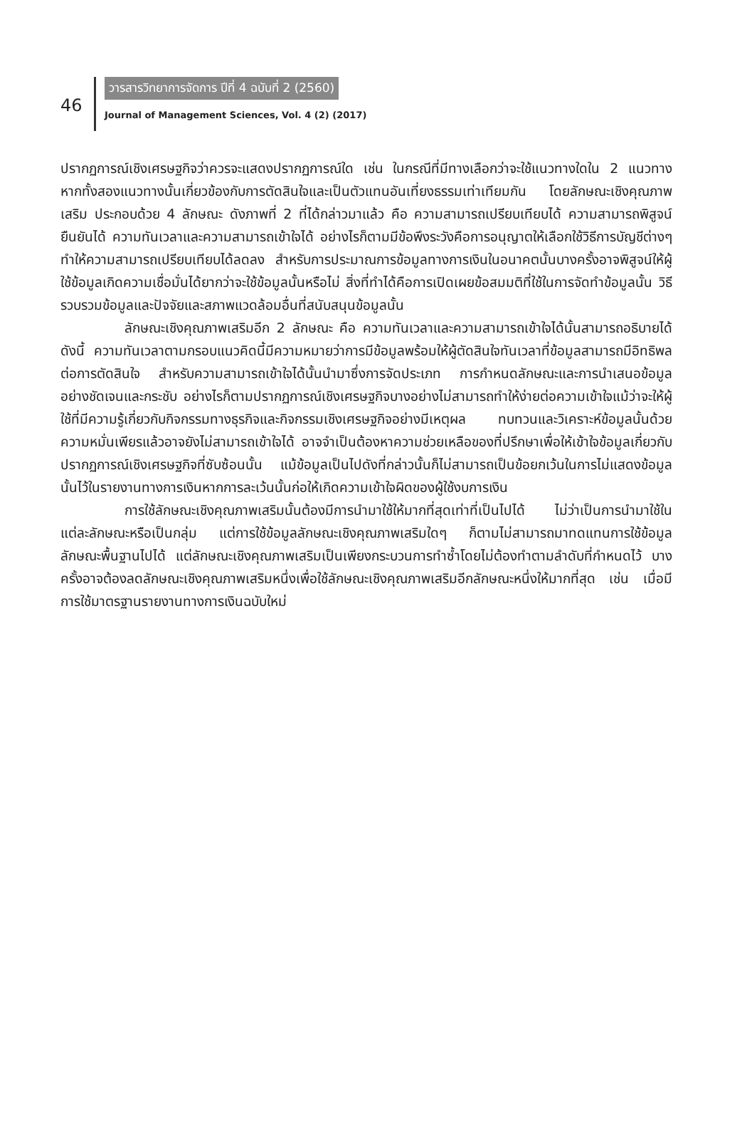46
วารสารวิทยาการจัดการ ปีที่ 4 ฉบับที่ 2 (2560)
Journal of Management Sciences, Vol. 4 (2) (2017)
ปรากฏการณ์เชิงเศรษฐกิจว่าควรจะแสดงปรากฏการณ์ใด เช่น ในกรณีที่มีทางเลือกว่าจะใช้แนวทางใดใน 2 แนวทาง หากทั้งสองแนวทางนั้นเกี่ยวข้องกับการตัดสินใจและเป็นตัวแทนอันเที่ยงธรรมเท่าเทียมกัน โดยลักษณะเชิงคุณภาพเสริม ประกอบด้วย 4 ลักษณะ ดังภาพที่ 2 ที่ได้กล่าวมาแล้ว คือ ความสามารถเปรียบเทียบได้ ความสามารถพิสูจน์ยืนยันได้ ความทันเวลาและความสามารถเข้าใจได้ อย่างไรก็ตามมีข้อพึงระวังคือการอนุญาตให้เลือกใช้วิธีการบัญชีต่างๆ ทำให้ความสามารถเปรียบเทียบได้ลดลง สำหรับการประมาณการข้อมูลทางการเงินในอนาคตนั้นบางครั้งอาจพิสูจน์ให้ผู้ใช้ข้อมูลเกิดความเชื่อมั่นได้ยากว่าจะใช้ข้อมูลนั้นหรือไม่ สิ่งที่ทำได้คือการเปิดเผยข้อสมมติที่ใช้ในการจัดทำข้อมูลนั้น วิธีรวบรวมข้อมูลและปัจจัยและสภาพแวดล้อมอื่นที่สนับสนุนข้อมูลนั้น
ลักษณะเชิงคุณภาพเสริมอีก 2 ลักษณะ คือ ความทันเวลาและความสามารถเข้าใจได้นั้นสามารถอธิบายได้ดังนี้ ความทันเวลาตามกรอบแนวคิดนี้มีความหมายว่าการมีข้อมูลพร้อมให้ผู้ตัดสินใจทันเวลาที่ข้อมูลสามารถมีอิทธิพลต่อการตัดสินใจ สำหรับความสามารถเข้าใจได้นั้นนำมาซึ่งการจัดประเภท การกำหนดลักษณะและการนำเสนอข้อมูลอย่างชัดเจนและกระชับ อย่างไรก็ตามปรากฏการณ์เชิงเศรษฐกิจบางอย่างไม่สามารถทำให้ง่ายต่อความเข้าใจแม้ว่าจะให้ผู้ใช้ที่มีความรู้เกี่ยวกับกิจกรรมทางธุรกิจและกิจกรรมเชิงเศรษฐกิจอย่างมีเหตุผล ทบทวนและวิเคราะห์ข้อมูลนั้นด้วยความหมั่นเพียรแล้วอาจยังไม่สามารถเข้าใจได้ อาจจำเป็นต้องหาความช่วยเหลือของที่ปรึกษาเพื่อให้เข้าใจข้อมูลเกี่ยวกับปรากฏการณ์เชิงเศรษฐกิจที่ซับซ้อนนั้น แม้ข้อมูลเป็นไปดังที่กล่าวนั้นก็ไม่สามารถเป็นข้อยกเว้นในการไม่แสดงข้อมูลนั้นไว้ในรายงานทางการเงินหากการละเว้นนั้นก่อให้เกิดความเข้าใจผิดของผู้ใช้งบการเงิน
การใช้ลักษณะเชิงคุณภาพเสริมนั้นต้องมีการนำมาใช้ให้มากที่สุดเท่าที่เป็นไปได้ ไม่ว่าเป็นการนำมาใช้ในแต่ละลักษณะหรือเป็นกลุ่ม แต่การใช้ข้อมูลลักษณะเชิงคุณภาพเสริมใดๆ ก็ตามไม่สามารถมาทดแทนการใช้ข้อมูลลักษณะพื้นฐานไปได้ แต่ลักษณะเชิงคุณภาพเสริมเป็นเพียงกระบวนการทำซ้ำโดยไม่ต้องทำตามลำดับที่กำหนดไว้ บางครั้งอาจต้องลดลักษณะเชิงคุณภาพเสริมหนึ่งเพื่อใช้ลักษณะเชิงคุณภาพเสริมอีกลักษณะหนึ่งให้มากที่สุด เช่น เมื่อมีการใช้มาตรฐานรายงานทางการเงินฉบับใหม่